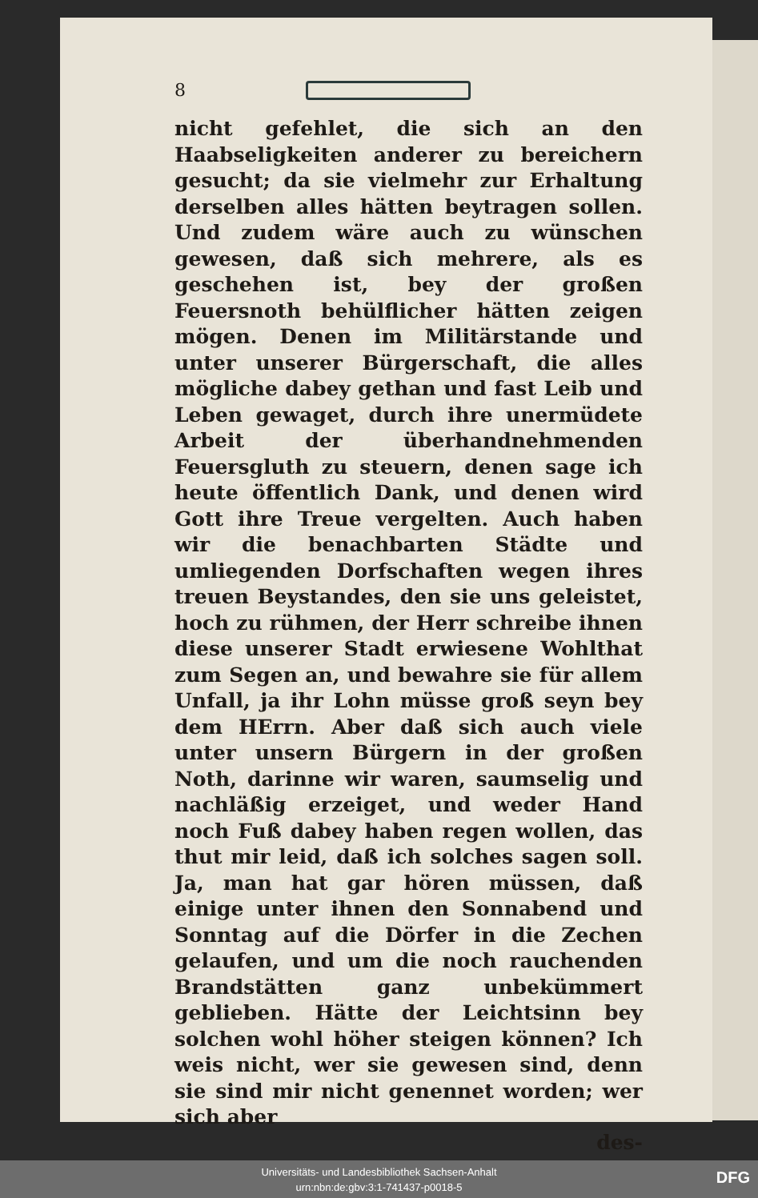8
nicht gefehlet, die sich an den Haabseligkeiten anderer zu bereichern gesucht; da sie vielmehr zur Erhaltung derselben alles hätten beytragen sollen. Und zudem wäre auch zu wünschen gewesen, daß sich mehrere, als es geschehen ist, bey der großen Feuersnoth behülflicher hätten zeigen mögen. Denen im Militärstande und unter unserer Bürgerschaft, die alles mögliche dabey gethan und fast Leib und Leben gewaget, durch ihre unermüdete Arbeit der überhandnehmenden Feuersgluth zu steuern, denen sage ich heute öffentlich Dank, und denen wird Gott ihre Treue vergelten. Auch haben wir die benachbarten Städte und umliegenden Dorfschaften wegen ihres treuen Beystandes, den sie uns geleistet, hoch zu rühmen, der Herr schreibe ihnen diese unserer Stadt erwiesene Wohlthat zum Segen an, und bewahre sie für allem Unfall, ja ihr Lohn müsse groß seyn bey dem HErrn. Aber daß sich auch viele unter unsern Bürgern in der großen Noth, darinne wir waren, saumselig und nachläßig erzeiget, und weder Hand noch Fuß dabey haben regen wollen, das thut mir leid, daß ich solches sagen soll. Ja, man hat gar hören müssen, daß einige unter ihnen den Sonnabend und Sonntag auf die Dörfer in die Zechen gelaufen, und um die noch rauchenden Brandstätten ganz unbekümmert geblieben. Hätte der Leichtsinn bey solchen wohl höher steigen können? Ich weis nicht, wer sie gewesen sind, denn sie sind mir nicht genennet worden; wer sich aber
des-
Universitäts- und Landesbibliothek Sachsen-Anhalt
urn:nbn:de:gbv:3:1-741437-p0018-5
DFG